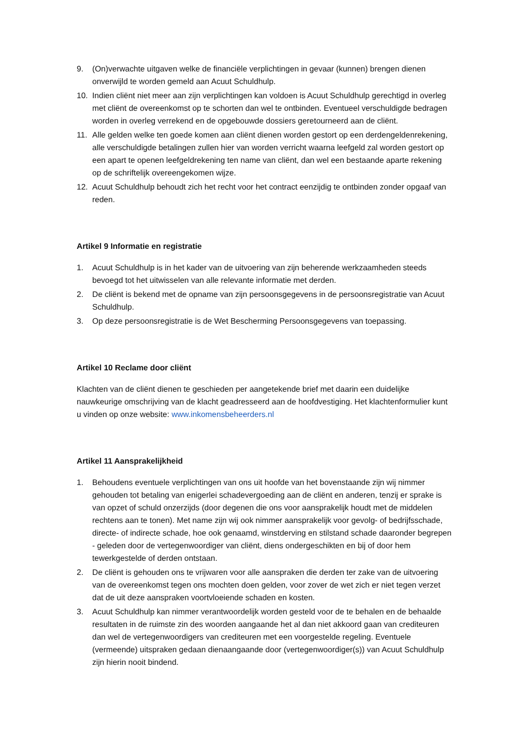9. (On)verwachte uitgaven welke de financiële verplichtingen in gevaar (kunnen) brengen dienen onverwijld te worden gemeld aan Acuut Schuldhulp.
10. Indien cliënt niet meer aan zijn verplichtingen kan voldoen is Acuut Schuldhulp gerechtigd in overleg met cliënt de overeenkomst op te schorten dan wel te ontbinden. Eventueel verschuldigde bedragen worden in overleg verrekend en de opgebouwde dossiers geretourneerd aan de cliënt.
11. Alle gelden welke ten goede komen aan cliënt dienen worden gestort op een derdengeldenrekening, alle verschuldigde betalingen zullen hier van worden verricht waarna leefgeld zal worden gestort op een apart te openen leefgeldrekening ten name van cliënt, dan wel een bestaande aparte rekening op de schriftelijk overeengekomen wijze.
12. Acuut Schuldhulp behoudt zich het recht voor het contract eenzijdig te ontbinden zonder opgaaf van reden.
Artikel 9 Informatie en registratie
1. Acuut Schuldhulp is in het kader van de uitvoering van zijn beherende werkzaamheden steeds bevoegd tot het uitwisselen van alle relevante informatie met derden.
2. De cliënt is bekend met de opname van zijn persoonsgegevens in de persoonsregistratie van Acuut Schuldhulp.
3. Op deze persoonsregistratie is de Wet Bescherming Persoonsgegevens van toepassing.
Artikel 10 Reclame door cliënt
Klachten van de cliënt dienen te geschieden per aangetekende brief met daarin een duidelijke nauwkeurige omschrijving van de klacht geadresseerd aan de hoofdvestiging. Het klachtenformulier kunt u vinden op onze website: www.inkomensbeheerders.nl
Artikel 11 Aansprakelijkheid
1. Behoudens eventuele verplichtingen van ons uit hoofde van het bovenstaande zijn wij nimmer gehouden tot betaling van enigerlei schadevergoeding aan de cliënt en anderen, tenzij er sprake is van opzet of schuld onzerzijds (door degenen die ons voor aansprakelijk houdt met de middelen rechtens aan te tonen). Met name zijn wij ook nimmer aansprakelijk voor gevolg- of bedrijfsschade, directe- of indirecte schade, hoe ook genaamd, winstderving en stilstand schade daaronder begrepen - geleden door de vertegenwoordiger van cliënt, diens ondergeschikten en bij of door hem tewerkgestelde of derden ontstaan.
2. De cliënt is gehouden ons te vrijwaren voor alle aanspraken die derden ter zake van de uitvoering van de overeenkomst tegen ons mochten doen gelden, voor zover de wet zich er niet tegen verzet dat de uit deze aanspraken voortvloeiende schaden en kosten.
3. Acuut Schuldhulp kan nimmer verantwoordelijk worden gesteld voor de te behalen en de behaalde resultaten in de ruimste zin des woorden aangaande het al dan niet akkoord gaan van crediteuren dan wel de vertegenwoordigers van crediteuren met een voorgestelde regeling. Eventuele (vermeende) uitspraken gedaan dienaangaande door (vertegenwoordiger(s)) van Acuut Schuldhulp zijn hierin nooit bindend.